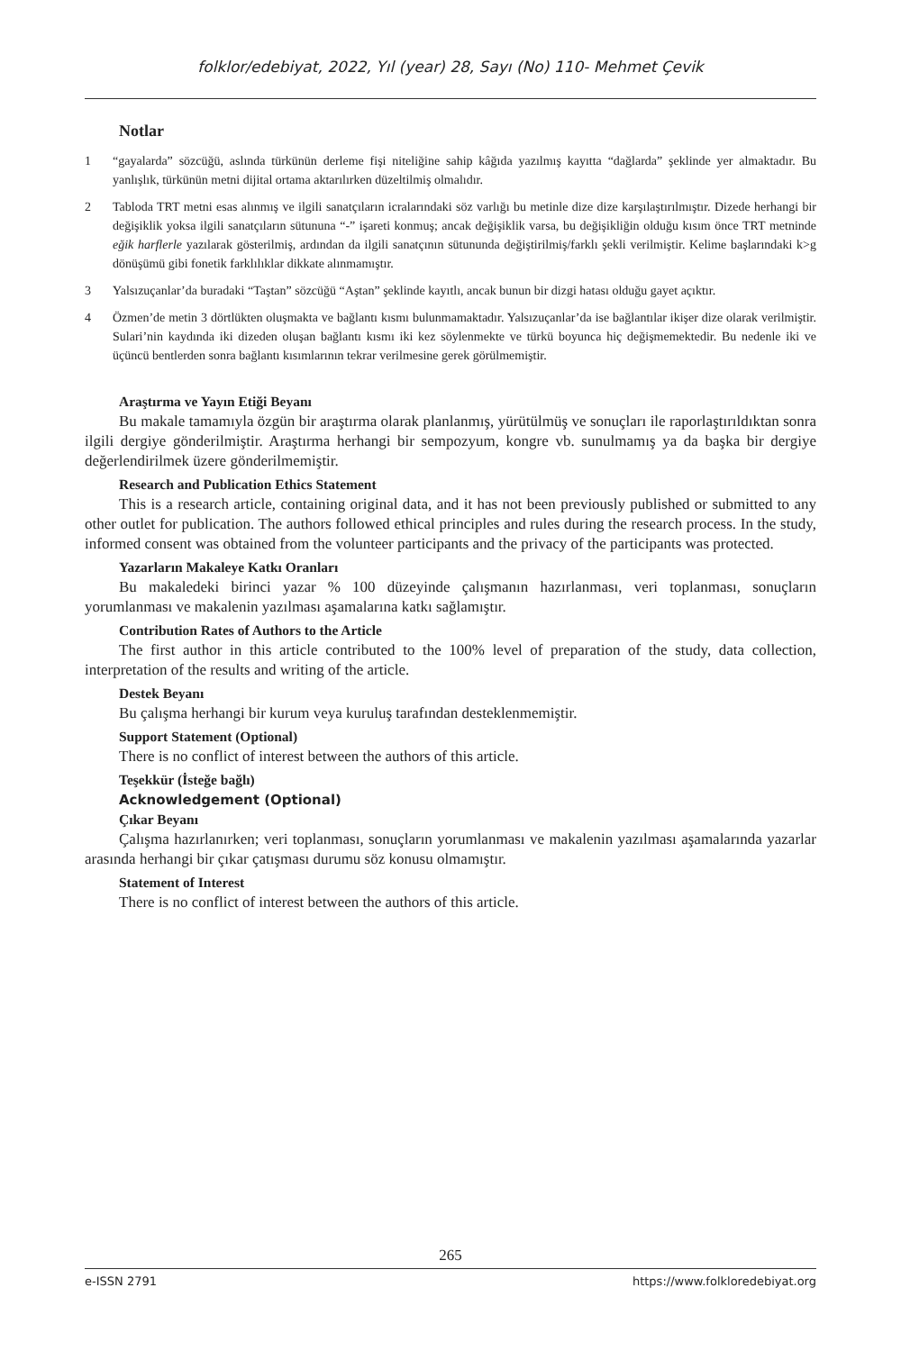folklor/edebiyat, 2022, Yıl (year) 28, Sayı (No) 110- Mehmet Çevik
Notlar
1 “gayalarda” sözcüğü, aslında türkünün derleme fişi niteliğine sahip kâğıda yazılmış kayıtta “dağlarda” şeklinde yer almaktadır. Bu yanlışlık, türkünün metni dijital ortama aktarılırken düzeltilmiş olmalıdır.
2 Tabloda TRT metni esas alınmış ve ilgili sanatçıların icralarındaki söz varlığı bu metinle dize dize karşılaştırılmıştır. Dizede herhangi bir değişiklik yoksa ilgili sanatçıların sütununa “-” işareti konmuş; ancak değişiklik varsa, bu değişikliğin olduğu kısım önce TRT metninde eğik harflerle yazılarak gösterilmiş, ardından da ilgili sanatçının sütununda değiştirilmiş/farklı şekli verilmiştir. Kelime başlarındaki k>g dönüşümü gibi fonetik farklılıklar dikkate alınmamıştır.
3 Yalsızuçanlar’da buradaki “Taştan” sözcüğü “Aştan” şeklinde kayıtlı, ancak bunun bir dizgi hatası olduğu gayet açıktır.
4 Özmen’de metin 3 dörtlükten oluşmakta ve bağlantı kısmı bulunmamaktadır. Yalsızuçanlar’da ise bağlantılar ikişer dize olarak verilmiştir. Sulari’nin kaydında iki dizeden oluşan bağlantı kısmı iki kez söylenmekte ve türkü boyunca hiç değişmemektedir. Bu nedenle iki ve üçüncü bentlerden sonra bağlantı kısımlarının tekrar verilmesine gerek görülmemiştir.
Araştırma ve Yayın Etiği Beyanı
Bu makale tamamıyla özgün bir araştırma olarak planlanmış, yürütülmüş ve sonuçları ile raporlaştırıldıktan sonra ilgili dergiye gönderilmiştir. Araştırma herhangi bir sempozyum, kongre vb. sunulmamış ya da başka bir dergiye değerlendirilmek üzere gönderilmemiştir.
Research and Publication Ethics Statement
This is a research article, containing original data, and it has not been previously published or submitted to any other outlet for publication. The authors followed ethical principles and rules during the research process. In the study, informed consent was obtained from the volunteer participants and the privacy of the participants was protected.
Yazarların Makaleye Katkı Oranları
Bu makaledeki birinci yazar % 100 düzeyinde çalışmanın hazırlanması, veri toplanması, sonuçların yorumlanması ve makalenin yazılması aşamalarına katkı sağlamıştır.
Contribution Rates of Authors to the Article
The first author in this article contributed to the 100% level of preparation of the study, data collection, interpretation of the results and writing of the article.
Destek Beyanı
Bu çalışma herhangi bir kurum veya kuruluş tarafından desteklenmemiştir.
Support Statement (Optional)
There is no conflict of interest between the authors of this article.
Teşekkür (İsteğe bağlı)
Acknowledgement (Optional)
Çıkar Beyanı
Çalışma hazırlanırken; veri toplanması, sonuçların yorumlanması ve makalenin yazılması aşamalarında yazarlar arasında herhangi bir çıkar çatışması durumu söz konusu olmamıştır.
Statement of Interest
There is no conflict of interest between the authors of this article.
265
e-ISSN 2791 https://www.folkloredebiyat.org